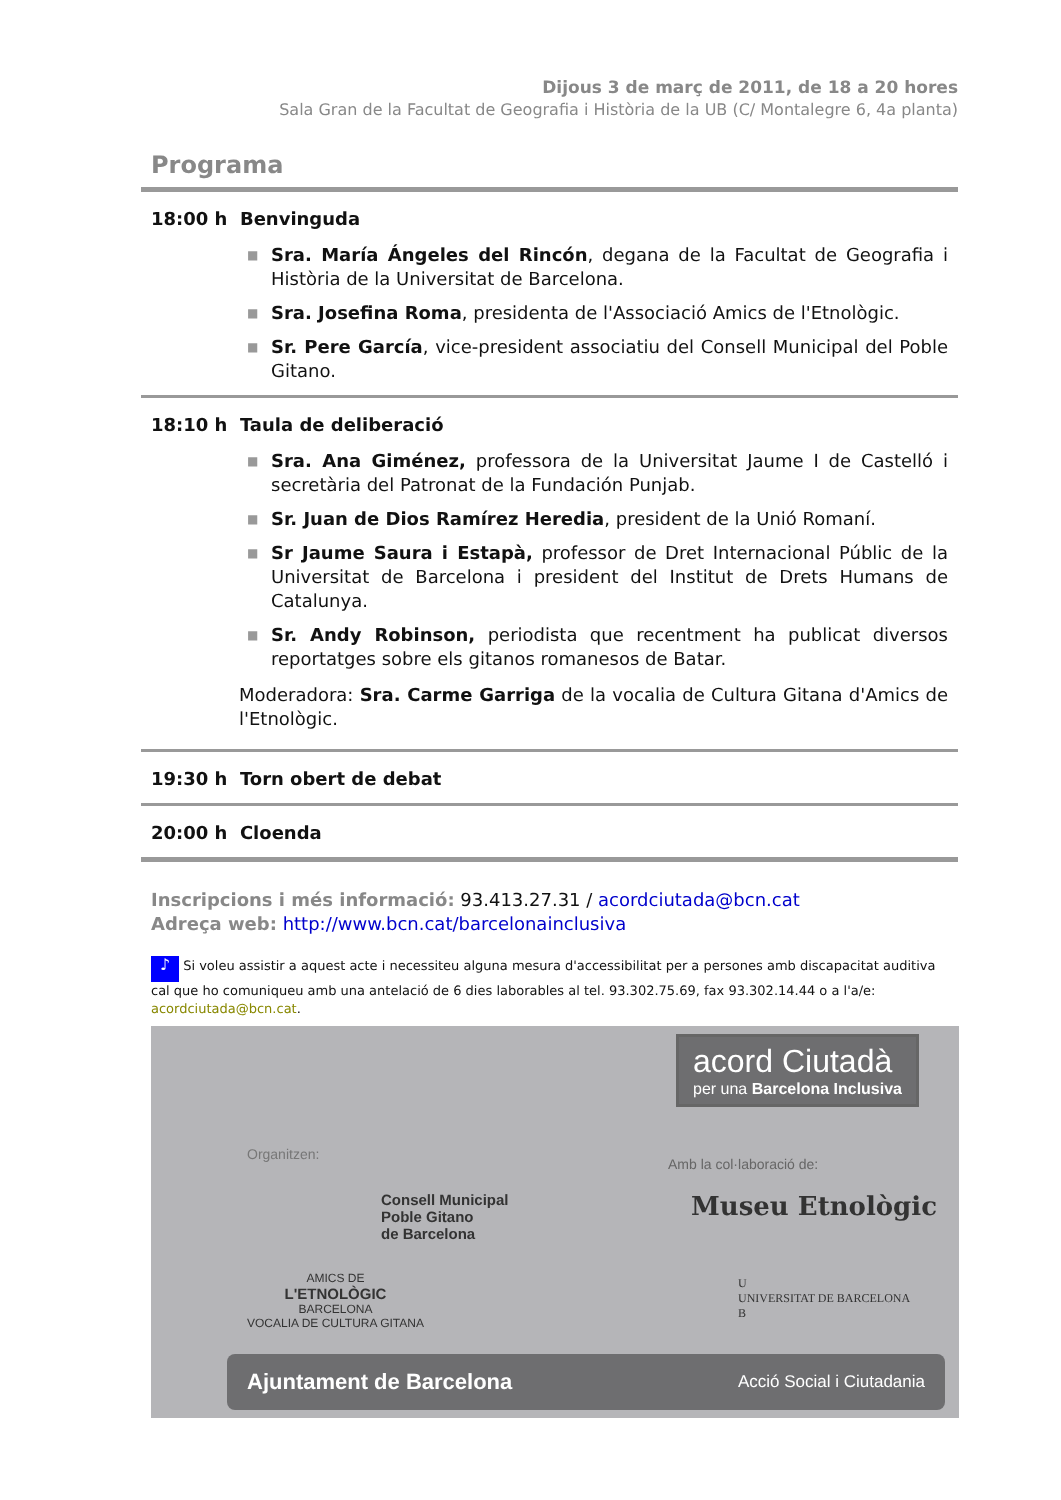Dijous 3 de març de 2011, de 18 a 20 hores
Sala Gran de la Facultat de Geografia i Història de la UB (C/ Montalegre 6, 4a planta)
Programa
18:00 h Benvinguda
■ Sra. María Ángeles del Rincón, degana de la Facultat de Geografia i Història de la Universitat de Barcelona.
■ Sra. Josefina Roma, presidenta de l'Associació Amics de l'Etnològic.
■ Sr. Pere García, vice-president associatiu del Consell Municipal del Poble Gitano.
18:10 h Taula de deliberació
■ Sra. Ana Giménez, professora de la Universitat Jaume I de Castelló i secretària del Patronat de la Fundación Punjab.
■ Sr. Juan de Dios Ramírez Heredia, president de la Unió Romaní.
■ Sr Jaume Saura i Estapà, professor de Dret Internacional Públic de la Universitat de Barcelona i president del Institut de Drets Humans de Catalunya.
■ Sr. Andy Robinson, periodista que recentment ha publicat diversos reportatges sobre els gitanos romanesos de Batar.
Moderadora: Sra. Carme Garriga de la vocalia de Cultura Gitana d'Amics de l'Etnològic.
19:30 h Torn obert de debat
20:00 h Cloenda
Inscripcions i més informació: 93.413.27.31 / acordciutada@bcn.cat
Adreça web: http://www.bcn.cat/barcelonainclusiva
♪ Si voleu assistir a aquest acte i necessiteu alguna mesura d'accessibilitat per a persones amb discapacitat auditiva cal que ho comuniqueu amb una antelació de 6 dies laborables al tel. 93.302.75.69, fax 93.302.14.44 o a l'a/e: acordciutada@bcn.cat.
acord Ciutadà
per una Barcelona Inclusiva
Organitzen:
AMICS DE
L'ETNOLÒGIC
BARCELONA
VOCALIA DE CULTURA GITANA
Consell Municipal
Poble Gitano
de Barcelona
Amb la col·laboració de:
Museu Etnològic
U
UNIVERSITAT DE BARCELONA
B
Ajuntament de Barcelona Acció Social i Ciutadania